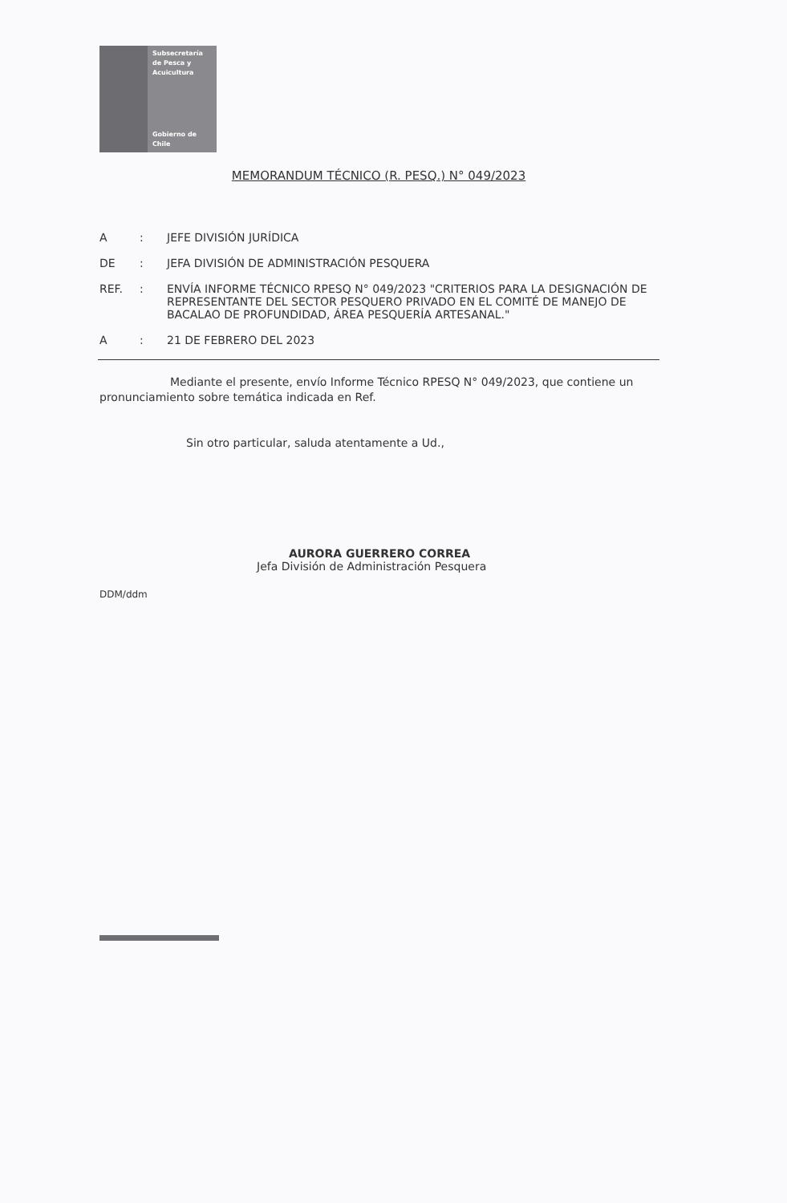Subsecretaría
de Pesca y
Acuicultura
Gobierno de Chile
MEMORANDUM TÉCNICO (R. PESQ.) N° 049/2023
A : JEFE DIVISIÓN JURÍDICA
DE : JEFA DIVISIÓN DE ADMINISTRACIÓN PESQUERA
REF. : ENVÍA INFORME TÉCNICO RPESQ N° 049/2023 "CRITERIOS PARA LA DESIGNACIÓN DE REPRESENTANTE DEL SECTOR PESQUERO PRIVADO EN EL COMITÉ DE MANEJO DE BACALAO DE PROFUNDIDAD, ÁREA PESQUERÍA ARTESANAL."
A : 21 DE FEBRERO DEL 2023
Mediante el presente, envío Informe Técnico RPESQ N° 049/2023, que contiene un pronunciamiento sobre temática indicada en Ref.
Sin otro particular, saluda atentamente a Ud.,
AURORA GUERRERO CORREA
Jefa División de Administración Pesquera
DDM/ddm